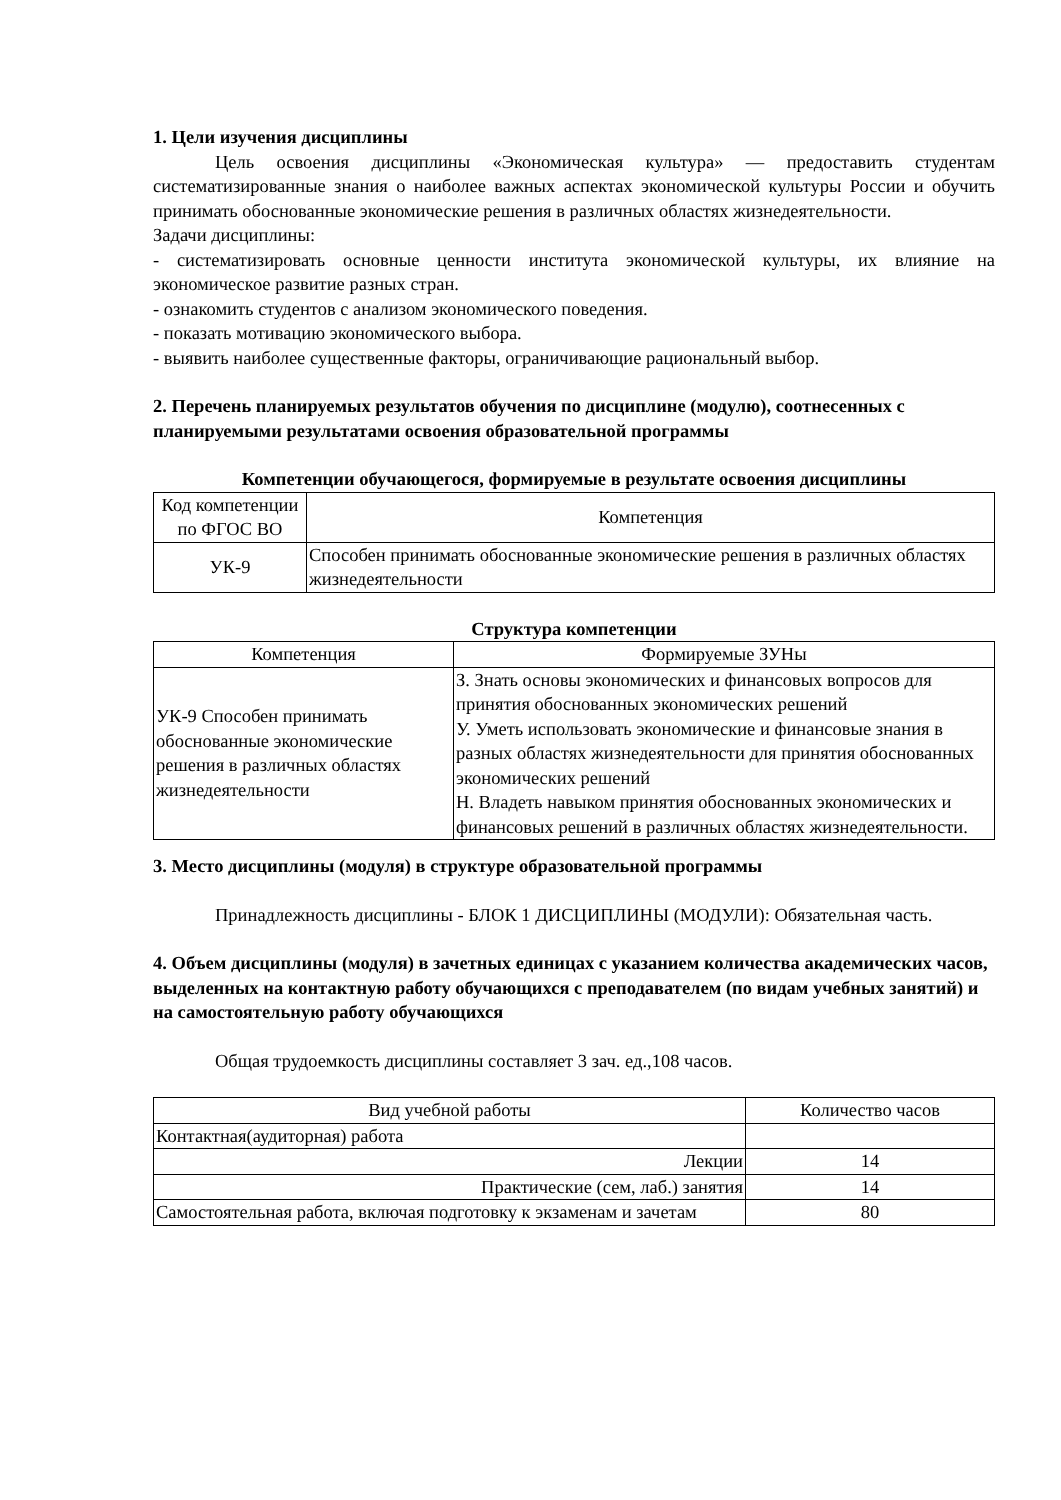1. Цели изучения дисциплины
Цель освоения дисциплины «Экономическая культура» — предоставить студентам систематизированные знания о наиболее важных аспектах экономической культуры России и обучить принимать обоснованные экономические решения в различных областях жизнедеятельности.
Задачи дисциплины:
- систематизировать основные ценности института экономической культуры, их влияние на экономическое развитие разных стран.
- ознакомить студентов с анализом экономического поведения.
- показать мотивацию экономического выбора.
- выявить наиболее существенные факторы, ограничивающие рациональный выбор.
2. Перечень планируемых результатов обучения по дисциплине (модулю), соотнесенных с планируемыми результатами освоения образовательной программы
Компетенции обучающегося, формируемые в результате освоения дисциплины
| Код компетенции по ФГОС ВО | Компетенция |
| --- | --- |
| УК-9 | Способен принимать обоснованные экономические решения в различных областях жизнедеятельности |
Структура компетенции
| Компетенция | Формируемые ЗУНы |
| --- | --- |
| УК-9 Способен принимать обоснованные экономические решения в различных областях жизнедеятельности | З. Знать основы экономических и финансовых вопросов для принятия обоснованных экономических решений У. Уметь использовать экономические и финансовые знания в разных областях жизнедеятельности для принятия обоснованных экономических решений Н. Владеть навыком принятия обоснованных экономических и финансовых решений в различных областях жизнедеятельности. |
3. Место дисциплины (модуля) в структуре образовательной программы
Принадлежность дисциплины - БЛОК 1 ДИСЦИПЛИНЫ (МОДУЛИ): Обязательная часть.
4. Объем дисциплины (модуля) в зачетных единицах с указанием количества академических часов, выделенных на контактную работу обучающихся с преподавателем (по видам учебных занятий) и на самостоятельную работу обучающихся
Общая трудоемкость дисциплины составляет 3 зач. ед.,108 часов.
| Вид учебной работы | Количество часов |
| --- | --- |
| Контактная(аудиторная) работа | |
| Лекции | 14 |
| Практические (сем, лаб.) занятия | 14 |
| Самостоятельная работа, включая подготовку к экзаменам и зачетам | 80 |